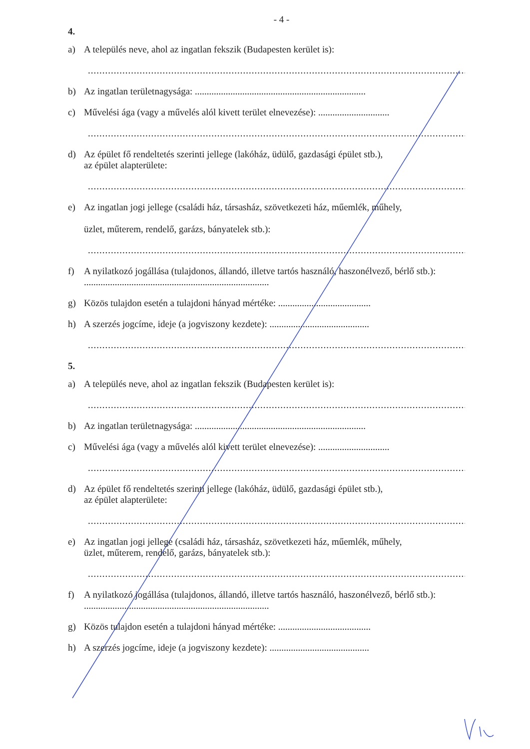- 4 -
4.
a) A település neve, ahol az ingatlan fekszik (Budapesten kerület is):
......................................................................................................................................
b) Az ingatlan területnagysága: ........................................................................
c) Művelési ága (vagy a művelés alól kivett terület elnevezése): ..............................
......................................................................................................................................
d) Az épület fő rendeltetés szerinti jellege (lakóház, üdülő, gazdasági épület stb.),
az épület alapterülete:
......................................................................................................................................
e) Az ingatlan jogi jellege (családi ház, társasház, szövetkezeti ház, műemlék, műhely,
üzlet, műterem, rendelő, garázs, bányatelek stb.):
......................................................................................................................................
f) A nyilatkozó jogállása (tulajdonos, állandó, illetve tartós használó, haszonélvező, bérlő stb.): ..............................................................................
g) Közös tulajdon esetén a tulajdoni hányad mértéke: .......................................
h) A szerzés jogcíme, ideje (a jogviszony kezdete): ..........................................
......................................................................................................................................
5.
a) A település neve, ahol az ingatlan fekszik (Budapesten kerület is):
......................................................................................................................................
b) Az ingatlan területnagysága: ........................................................................
c) Művelési ága (vagy a művelés alól kivett terület elnevezése): ..............................
......................................................................................................................................
d) Az épület fő rendeltetés szerinti jellege (lakóház, üdülő, gazdasági épület stb.),
az épület alapterülete:
......................................................................................................................................
e) Az ingatlan jogi jellege (családi ház, társasház, szövetkezeti ház, műemlék, műhely,
üzlet, műterem, rendelő, garázs, bányatelek stb.):
......................................................................................................................................
f) A nyilatkozó jogállása (tulajdonos, állandó, illetve tartós használó, haszonélvező, bérlő stb.): ..............................................................................
g) Közös tulajdon esetén a tulajdoni hányad mértéke: .......................................
h) A szerzés jogcíme, ideje (a jogviszony kezdete): ..........................................